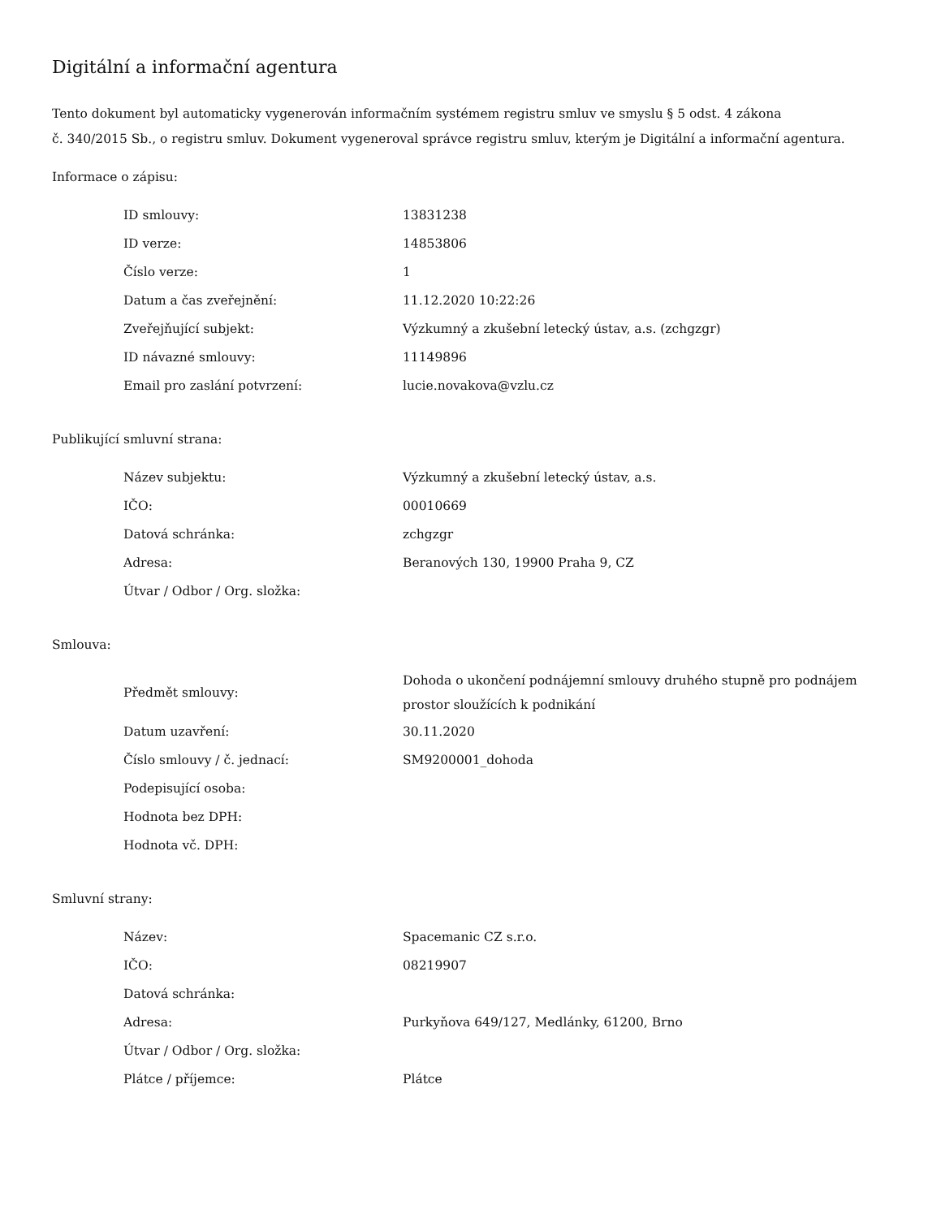Digitální a informační agentura
Tento dokument byl automaticky vygenerován informačním systémem registru smluv ve smyslu § 5 odst. 4 zákona
č. 340/2015 Sb., o registru smluv. Dokument vygeneroval správce registru smluv, kterým je Digitální a informační agentura.
Informace o zápisu:
| ID smlouvy: | 13831238 |
| ID verze: | 14853806 |
| Číslo verze: | 1 |
| Datum a čas zveřejnění: | 11.12.2020 10:22:26 |
| Zveřejňující subjekt: | Výzkumný a zkušební letecký ústav, a.s. (zchgzgr) |
| ID návazné smlouvy: | 11149896 |
| Email pro zaslání potvrzení: | lucie.novakova@vzlu.cz |
Publikující smluvní strana:
| Název subjektu: | Výzkumný a zkušební letecký ústav, a.s. |
| IČO: | 00010669 |
| Datová schránka: | zchgzgr |
| Adresa: | Beranových 130, 19900 Praha 9, CZ |
| Útvar / Odbor / Org. složka: | |
Smlouva:
| Předmět smlouvy: | Dohoda o ukončení podnájemní smlouvy druhého stupně pro podnájem prostor sloužících k podnikání |
| Datum uzavření: | 30.11.2020 |
| Číslo smlouvy / č. jednací: | SM9200001_dohoda |
| Podepisující osoba: | |
| Hodnota bez DPH: | |
| Hodnota vč. DPH: | |
Smluvní strany:
| Název: | Spacemanic CZ s.r.o. |
| IČO: | 08219907 |
| Datová schránka: | |
| Adresa: | Purkyňova 649/127, Medlánky, 61200, Brno |
| Útvar / Odbor / Org. složka: | |
| Plátce / příjemce: | Plátce |